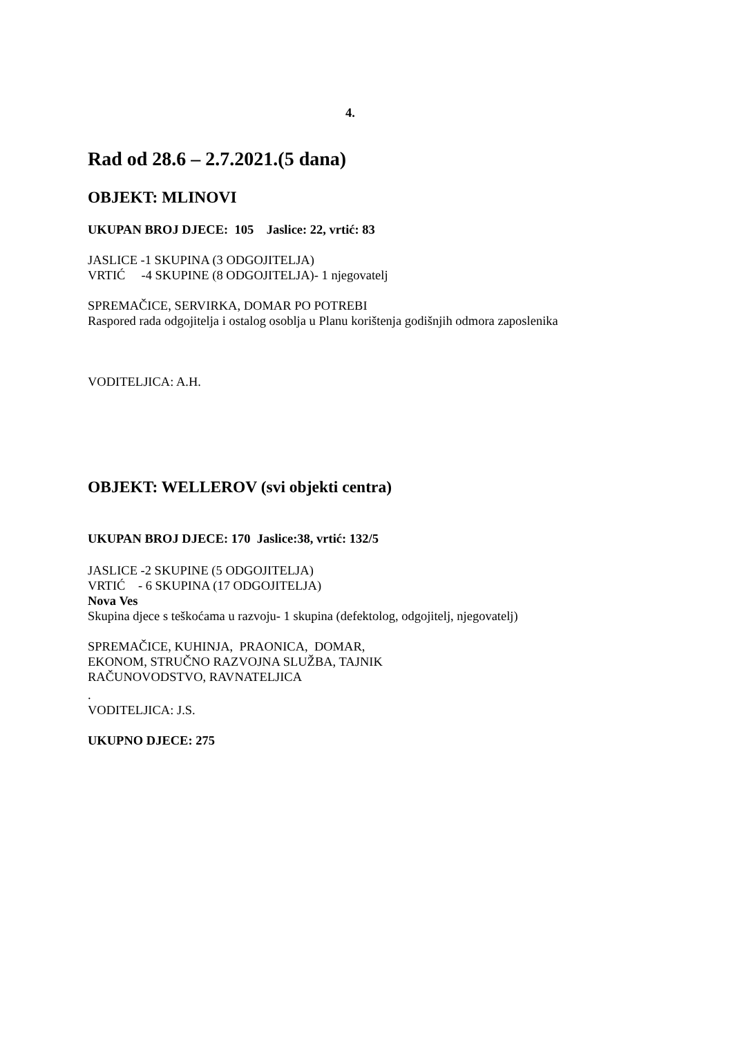4.
Rad od 28.6 – 2.7.2021.(5 dana)
OBJEKT: MLINOVI
UKUPAN BROJ DJECE: 105 Jaslice: 22, vrtić: 83
JASLICE -1 SKUPINA (3 ODGOJITELJA)
VRTIĆ -4 SKUPINE (8 ODGOJITELJA)- 1 njegovatelj
SPREMAČICE, SERVIRKA, DOMAR PO POTREBI
Raspored rada odgojitelja i ostalog osoblja u Planu korištenja godišnjih odmora zaposlenika
VODITELJICA: A.H.
OBJEKT: WELLEROV (svi objekti centra)
UKUPAN BROJ DJECE: 170 Jaslice:38, vrtić: 132/5
JASLICE -2 SKUPINE (5 ODGOJITELJA)
VRTIĆ - 6 SKUPINA (17 ODGOJITELJA)
Nova Ves
Skupina djece s teškoćama u razvoju- 1 skupina (defektolog, odgojitelj, njegovatelj)
SPREMAČICE, KUHINJA, PRAONICA, DOMAR,
EKONOM, STRUČNO RAZVOJNA SLUŽBA, TAJNIK
RAČUNOVODSTVO, RAVNATELJICA
.
VODITELJICA: J.S.
UKUPNO DJECE: 275